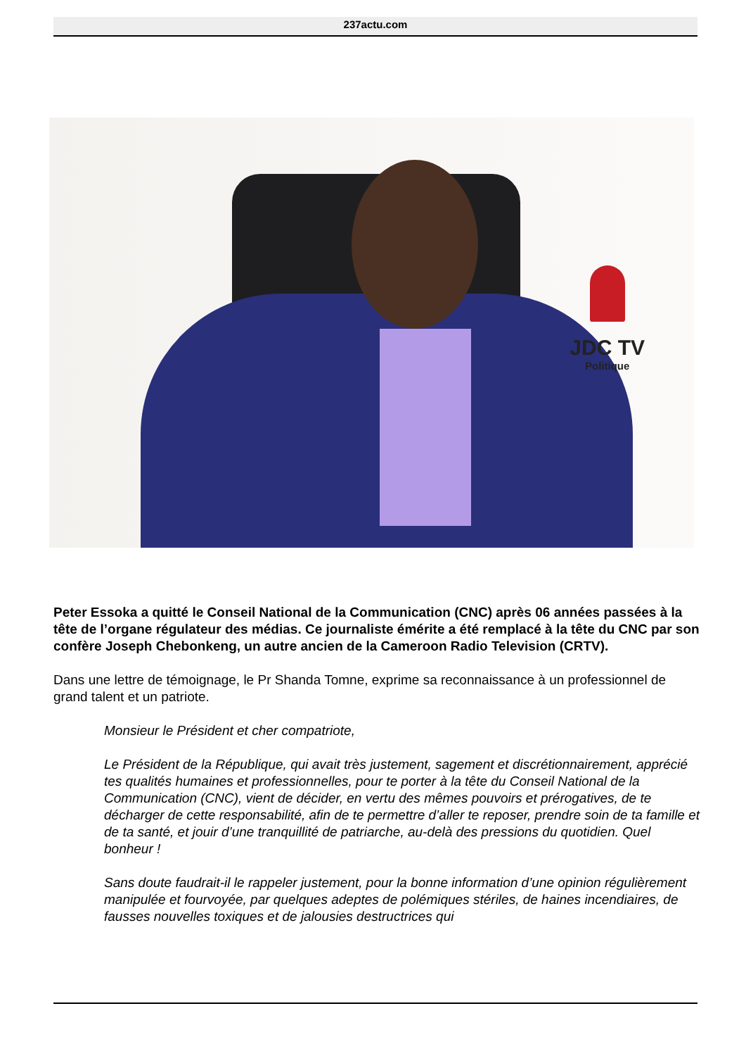237actu.com
JDC TV
Politique
Peter Essoka a quitté le Conseil National de la Communication (CNC) après 06 années passées à la tête de l’organe régulateur des médias. Ce journaliste émérite a été remplacé à la tête du CNC par son confère Joseph Chebonkeng, un autre ancien de la Cameroon Radio Television (CRTV).
Dans une lettre de témoignage, le Pr Shanda Tomne, exprime sa reconnaissance à un professionnel de grand talent et un patriote.
Monsieur le Président et cher compatriote,
Le Président de la République, qui avait très justement, sagement et discrétionnairement, apprécié tes qualités humaines et professionnelles, pour te porter à la tête du Conseil National de la Communication (CNC), vient de décider, en vertu des mêmes pouvoirs et prérogatives, de te décharger de cette responsabilité, afin de te permettre d’aller te reposer, prendre soin de ta famille et de ta santé, et jouir d’une tranquillité de patriarche, au-delà des pressions du quotidien. Quel bonheur !
Sans doute faudrait-il le rappeler justement, pour la bonne information d’une opinion régulièrement manipulée et fourvoyée, par quelques adeptes de polémiques stériles, de haines incendiaires, de fausses nouvelles toxiques et de jalousies destructrices qui